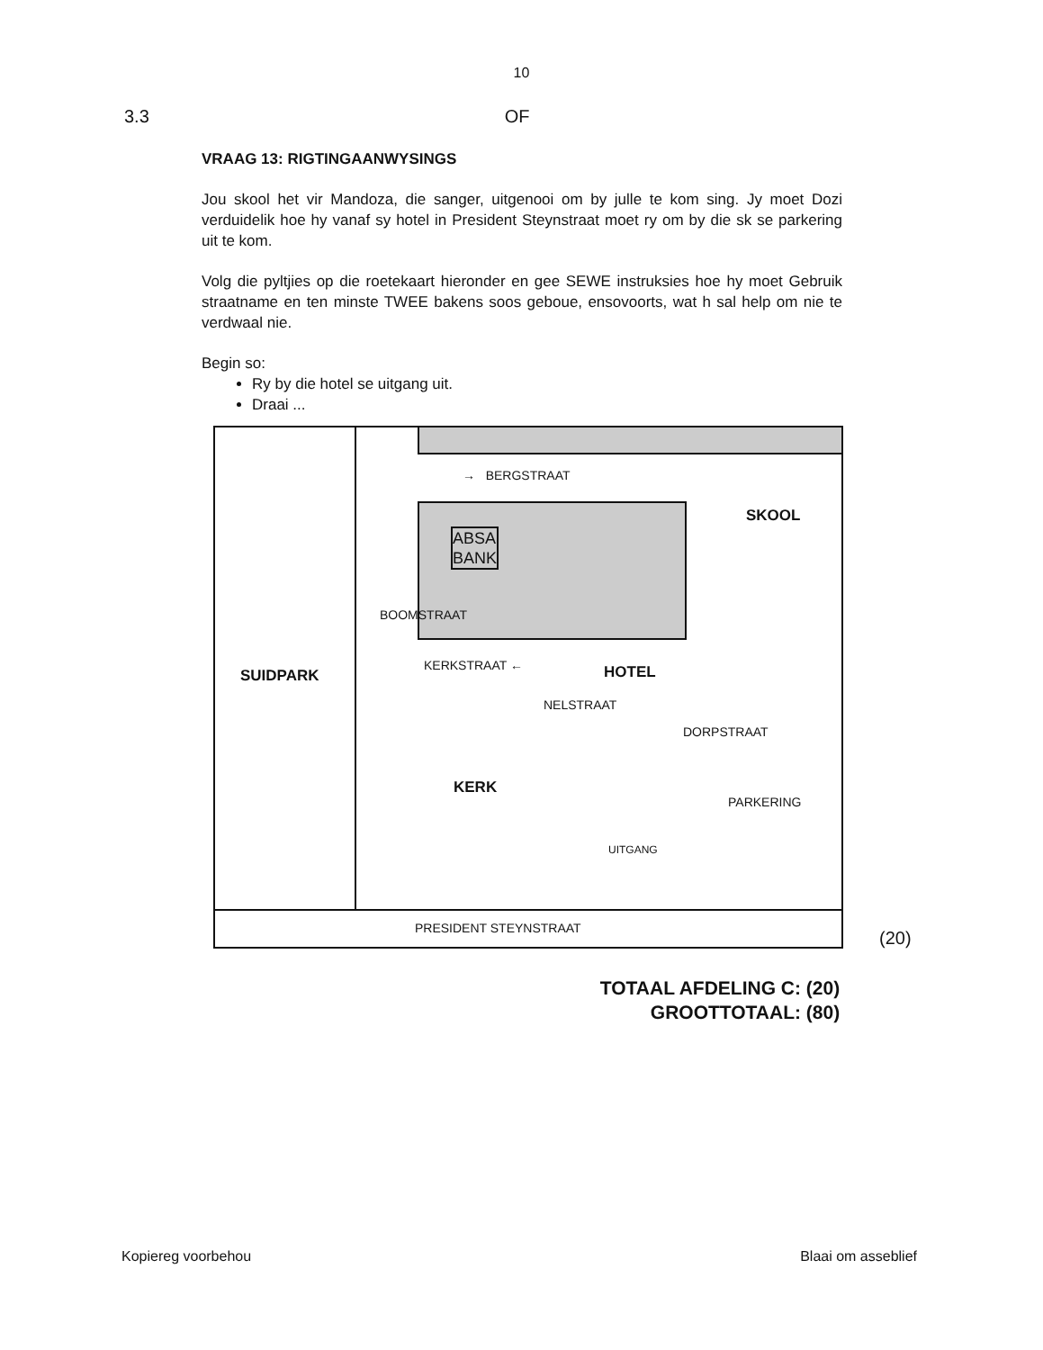10
3.3 OF
VRAAG 13: RIGTINGAANWYSINGS
Jou skool het vir Mandoza, die sanger, uitgenooi om by julle te kom sing. Jy moet Dozi verduidelik hoe hy vanaf sy hotel in President Steynstraat moet ry om by die sk se parkering uit te kom.
Volg die pyltjies op die roetekaart hieronder en gee SEWE instruksies hoe hy moet Gebruik straatname en ten minste TWEE bakens soos geboue, ensovoorts, wat h sal help om nie te verdwaal nie.
Begin so:
Ry by die hotel se uitgang uit.
Draai ...
→ BERGSTRAAT
ABSA
BANK
SKOOL
SUIDPARK
BOOMSTRAAT
KERKSTRAAT ←
NELSTRAAT
HOTEL
KERK
DORPSTRAAT
PARKERING
UITGANG
PRESIDENT STEYNSTRAAT
(20)
TOTAAL AFDELING C: (20)
GROOTTOTAAL: (80)
Kopiereg voorbehou Blaai om asseblief